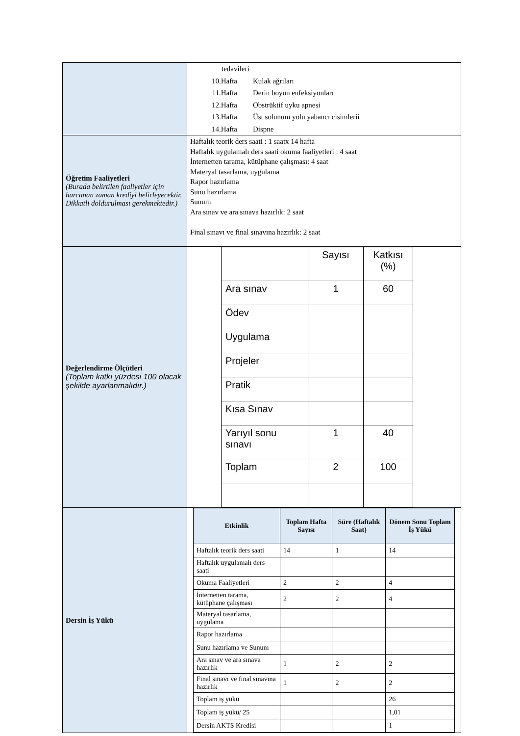| | tedavileri 10.Hafta Kulak ağrıları 11.Hafta Derin boyun enfeksiyonları 12.Hafta Obstrüktif uyku apnesi 13.Hafta Üst solunum yolu yabancı cisimlerii 14.Hafta Dispne |
| Öğretim Faaliyetleri (Burada belirtilen faaliyetler için harcanan zaman krediyi belirleyecektir. Dikkatli doldurulması gerekmektedir.) | Haftalık teorik ders saati : 1 saatx 14 hafta Haftalık uygulamalı ders saati okuma faaliyetleri : 4 saat İnternetten tarama, kütüphane çalışması: 4 saat Materyal tasarlama, uygulama Rapor hazırlama Sunu hazırlama Sunum Ara sınav ve ara sınava hazırlık: 2 saat Final sınavı ve final sınavına hazırlık: 2 saat |
| Değerlendirme Ölçütleri (Toplam katkı yüzdesi 100 olacak şekilde ayarlanmalıdır.) | / / Sayısı / Katkısı (%) / / Ara sınav / 1 / 60 / / Ödev / / / / Uygulama / / / / Projeler / / / / Pratik / / / / Kısa Sınav / / / / Yarıyıl sonu sınavı / 1 / 40 / / Toplam / 2 / 100 / |
| Dersin İş Yükü | / Etkinlik / Toplam Hafta Sayısı / Süre (Haftalık Saat) / Dönem Sonu Toplam İş Yükü / / --- / --- / --- / --- / / Haftalık teorik ders saati / 14 / 1 / 14 / / Haftalık uygulamalı ders saati / / / / / Okuma Faaliyetleri / 2 / 2 / 4 / / İnternetten tarama, kütüphane çalışması / 2 / 2 / 4 / / Materyal tasarlama, uygulama / / / / / Rapor hazırlama / / / / / Sunu hazırlama ve Sunum / / / / / Ara sınav ve ara sınava hazırlık / 1 / 2 / 2 / / Final sınavı ve final sınavına hazırlık / 1 / 2 / 2 / / Toplam iş yükü / / / 26 / / Toplam iş yükü/ 25 / / / 1,01 / / Dersin AKTS Kredisi / / / 1 / |